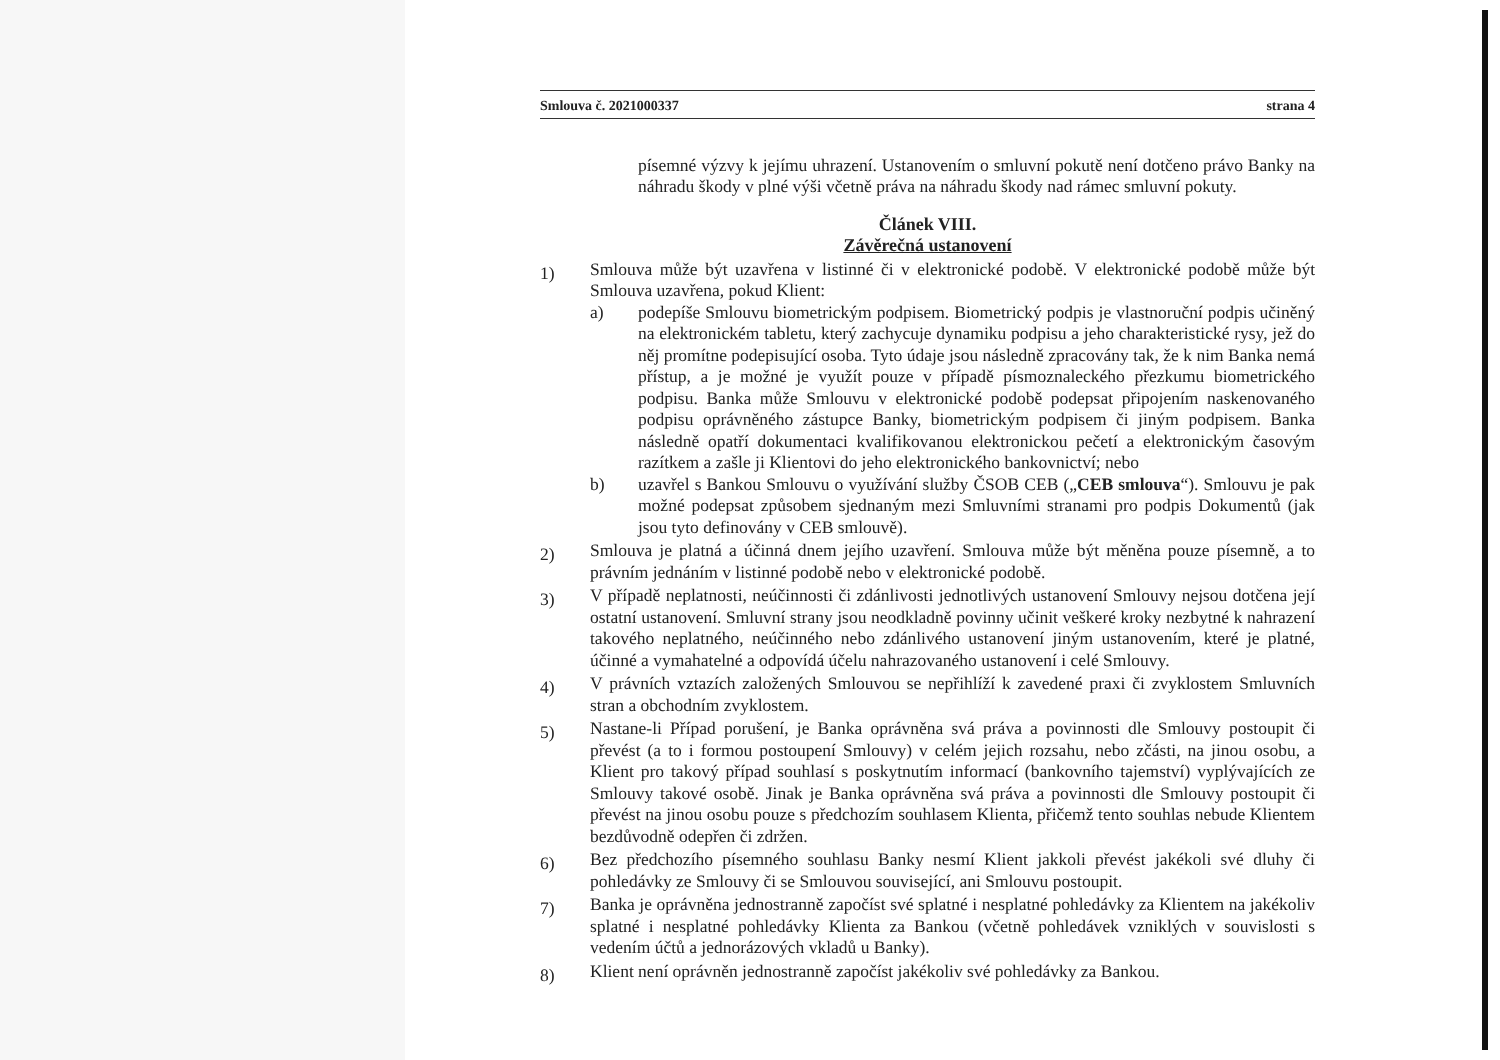Smlouva č. 2021000337 strana 4
písemné výzvy k jejímu uhrazení. Ustanovením o smluvní pokutě není dotčeno právo Banky na náhradu škody v plné výši včetně práva na náhradu škody nad rámec smluvní pokuty.
Článek VIII.
Závěrečná ustanovení
1)
Smlouva může být uzavřena v listinné či v elektronické podobě. V elektronické podobě může být Smlouva uzavřena, pokud Klient:
a) podepíše Smlouvu biometrickým podpisem. Biometrický podpis je vlastnoruční podpis učiněný na elektronickém tabletu, který zachycuje dynamiku podpisu a jeho charakteristické rysy, jež do něj promítne podepisující osoba. Tyto údaje jsou následně zpracovány tak, že k nim Banka nemá přístup, a je možné je využít pouze v případě písmoznaleckého přezkumu biometrického podpisu. Banka může Smlouvu v elektronické podobě podepsat připojením naskenovaného podpisu oprávněného zástupce Banky, biometrickým podpisem či jiným podpisem. Banka následně opatří dokumentaci kvalifikovanou elektronickou pečetí a elektronickým časovým razítkem a zašle ji Klientovi do jeho elektronického bankovnictví; nebo
b) uzavřel s Bankou Smlouvu o využívání služby ČSOB CEB („CEB smlouva“). Smlouvu je pak možné podepsat způsobem sjednaným mezi Smluvními stranami pro podpis Dokumentů (jak jsou tyto definovány v CEB smlouvě).
2)
Smlouva je platná a účinná dnem jejího uzavření. Smlouva může být měněna pouze písemně, a to právním jednáním v listinné podobě nebo v elektronické podobě.
3)
V případě neplatnosti, neúčinnosti či zdánlivosti jednotlivých ustanovení Smlouvy nejsou dotčena její ostatní ustanovení. Smluvní strany jsou neodkladně povinny učinit veškeré kroky nezbytné k nahrazení takového neplatného, neúčinného nebo zdánlivého ustanovení jiným ustanovením, které je platné, účinné a vymahatelné a odpovídá účelu nahrazovaného ustanovení i celé Smlouvy.
4)
V právních vztazích založených Smlouvou se nepřihlíží k zavedené praxi či zvyklostem Smluvních stran a obchodním zvyklostem.
5)
Nastane-li Případ porušení, je Banka oprávněna svá práva a povinnosti dle Smlouvy postoupit či převést (a to i formou postoupení Smlouvy) v celém jejich rozsahu, nebo zčásti, na jinou osobu, a Klient pro takový případ souhlasí s poskytnutím informací (bankovního tajemství) vyplývajících ze Smlouvy takové osobě. Jinak je Banka oprávněna svá práva a povinnosti dle Smlouvy postoupit či převést na jinou osobu pouze s předchozím souhlasem Klienta, přičemž tento souhlas nebude Klientem bezdůvodně odepřen či zdržen.
6)
Bez předchozího písemného souhlasu Banky nesmí Klient jakkoli převést jakékoli své dluhy či pohledávky ze Smlouvy či se Smlouvou související, ani Smlouvu postoupit.
7)
Banka je oprávněna jednostranně započíst své splatné i nesplatné pohledávky za Klientem na jakékoliv splatné i nesplatné pohledávky Klienta za Bankou (včetně pohledávek vzniklých v souvislosti s vedením účtů a jednorázových vkladů u Banky).
8)
Klient není oprávněn jednostranně započíst jakékoliv své pohledávky za Bankou.